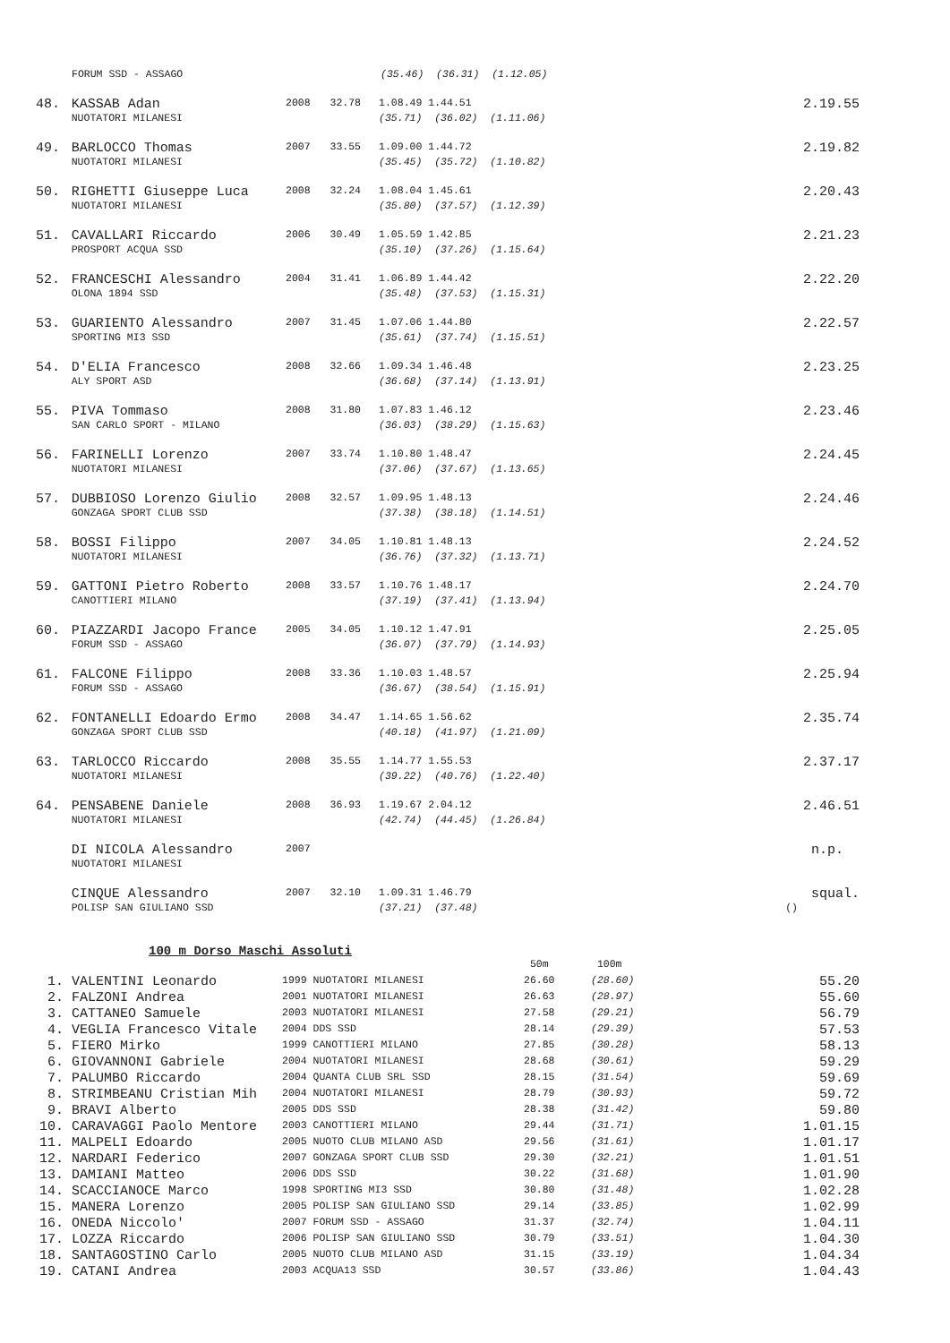| | FORUM SSD - ASSAGO | (35.46) (36.31) (1.12.05) | |
| 48. | KASSAB Adan | 2008 | 32.78 | 1.08.49 1.44.51 | 2.19.55 |
| | NUOTATORI MILANESI | | | (35.71) (36.02) (1.11.06) | |
| 49. | BARLOCCO Thomas | 2007 | 33.55 | 1.09.00 1.44.72 | 2.19.82 |
| | NUOTATORI MILANESI | | | (35.45) (35.72) (1.10.82) | |
| 50. | RIGHETTI Giuseppe Luca | 2008 | 32.24 | 1.08.04 1.45.61 | 2.20.43 |
| | NUOTATORI MILANESI | | | (35.80) (37.57) (1.12.39) | |
| 51. | CAVALLARI Riccardo | 2006 | 30.49 | 1.05.59 1.42.85 | 2.21.23 |
| | PROSPORT ACQUA SSD | | | (35.10) (37.26) (1.15.64) | |
| 52. | FRANCESCHI Alessandro | 2004 | 31.41 | 1.06.89 1.44.42 | 2.22.20 |
| | OLONA 1894 SSD | | | (35.48) (37.53) (1.15.31) | |
| 53. | GUARIENTO Alessandro | 2007 | 31.45 | 1.07.06 1.44.80 | 2.22.57 |
| | SPORTING MI3 SSD | | | (35.61) (37.74) (1.15.51) | |
| 54. | D'ELIA Francesco | 2008 | 32.66 | 1.09.34 1.46.48 | 2.23.25 |
| | ALY SPORT ASD | | | (36.68) (37.14) (1.13.91) | |
| 55. | PIVA Tommaso | 2008 | 31.80 | 1.07.83 1.46.12 | 2.23.46 |
| | SAN CARLO SPORT - MILANO | | | (36.03) (38.29) (1.15.63) | |
| 56. | FARINELLI Lorenzo | 2007 | 33.74 | 1.10.80 1.48.47 | 2.24.45 |
| | NUOTATORI MILANESI | | | (37.06) (37.67) (1.13.65) | |
| 57. | DUBBIOSO Lorenzo Giulio | 2008 | 32.57 | 1.09.95 1.48.13 | 2.24.46 |
| | GONZAGA SPORT CLUB SSD | | | (37.38) (38.18) (1.14.51) | |
| 58. | BOSSI Filippo | 2007 | 34.05 | 1.10.81 1.48.13 | 2.24.52 |
| | NUOTATORI MILANESI | | | (36.76) (37.32) (1.13.71) | |
| 59. | GATTONI Pietro Roberto | 2008 | 33.57 | 1.10.76 1.48.17 | 2.24.70 |
| | CANOTTIERI MILANO | | | (37.19) (37.41) (1.13.94) | |
| 60. | PIAZZARDI Jacopo France | 2005 | 34.05 | 1.10.12 1.47.91 | 2.25.05 |
| | FORUM SSD - ASSAGO | | | (36.07) (37.79) (1.14.93) | |
| 61. | FALCONE Filippo | 2008 | 33.36 | 1.10.03 1.48.57 | 2.25.94 |
| | FORUM SSD - ASSAGO | | | (36.67) (38.54) (1.15.91) | |
| 62. | FONTANELLI Edoardo Ermo | 2008 | 34.47 | 1.14.65 1.56.62 | 2.35.74 |
| | GONZAGA SPORT CLUB SSD | | | (40.18) (41.97) (1.21.09) | |
| 63. | TARLOCCO Riccardo | 2008 | 35.55 | 1.14.77 1.55.53 | 2.37.17 |
| | NUOTATORI MILANESI | | | (39.22) (40.76) (1.22.40) | |
| 64. | PENSABENE Daniele | 2008 | 36.93 | 1.19.67 2.04.12 | 2.46.51 |
| | NUOTATORI MILANESI | | | (42.74) (44.45) (1.26.84) | |
| | DI NICOLA Alessandro | 2007 | | | n.p. |
| | NUOTATORI MILANESI | | | | |
| | CINQUE Alessandro | 2007 | 32.10 | 1.09.31 1.46.79 | squal. |
| | POLISP SAN GIULIANO SSD | | | (37.21) (37.48) | () |
100 m Dorso Maschi Assoluti
| | | | 50m | 100m | |
| 1. | VALENTINI Leonardo | 1999 NUOTATORI MILANESI | 26.60 | (28.60) | 55.20 |
| 2. | FALZONI Andrea | 2001 NUOTATORI MILANESI | 26.63 | (28.97) | 55.60 |
| 3. | CATTANEO Samuele | 2003 NUOTATORI MILANESI | 27.58 | (29.21) | 56.79 |
| 4. | VEGLIA Francesco Vitale | 2004 DDS SSD | 28.14 | (29.39) | 57.53 |
| 5. | FIERO Mirko | 1999 CANOTTIERI MILANO | 27.85 | (30.28) | 58.13 |
| 6. | GIOVANNONI Gabriele | 2004 NUOTATORI MILANESI | 28.68 | (30.61) | 59.29 |
| 7. | PALUMBO Riccardo | 2004 QUANTA CLUB SRL SSD | 28.15 | (31.54) | 59.69 |
| 8. | STRIMBEANU Cristian Mih | 2004 NUOTATORI MILANESI | 28.79 | (30.93) | 59.72 |
| 9. | BRAVI Alberto | 2005 DDS SSD | 28.38 | (31.42) | 59.80 |
| 10. | CARAVAGGI Paolo Mentore | 2003 CANOTTIERI MILANO | 29.44 | (31.71) | 1.01.15 |
| 11. | MALPELI Edoardo | 2005 NUOTO CLUB MILANO ASD | 29.56 | (31.61) | 1.01.17 |
| 12. | NARDARI Federico | 2007 GONZAGA SPORT CLUB SSD | 29.30 | (32.21) | 1.01.51 |
| 13. | DAMIANI Matteo | 2006 DDS SSD | 30.22 | (31.68) | 1.01.90 |
| 14. | SCACCIANOCE Marco | 1998 SPORTING MI3 SSD | 30.80 | (31.48) | 1.02.28 |
| 15. | MANERA Lorenzo | 2005 POLISP SAN GIULIANO SSD | 29.14 | (33.85) | 1.02.99 |
| 16. | ONEDA Niccolo' | 2007 FORUM SSD - ASSAGO | 31.37 | (32.74) | 1.04.11 |
| 17. | LOZZA Riccardo | 2006 POLISP SAN GIULIANO SSD | 30.79 | (33.51) | 1.04.30 |
| 18. | SANTAGOSTINO Carlo | 2005 NUOTO CLUB MILANO ASD | 31.15 | (33.19) | 1.04.34 |
| 19. | CATANI Andrea | 2003 ACQUA13 SSD | 30.57 | (33.86) | 1.04.43 |